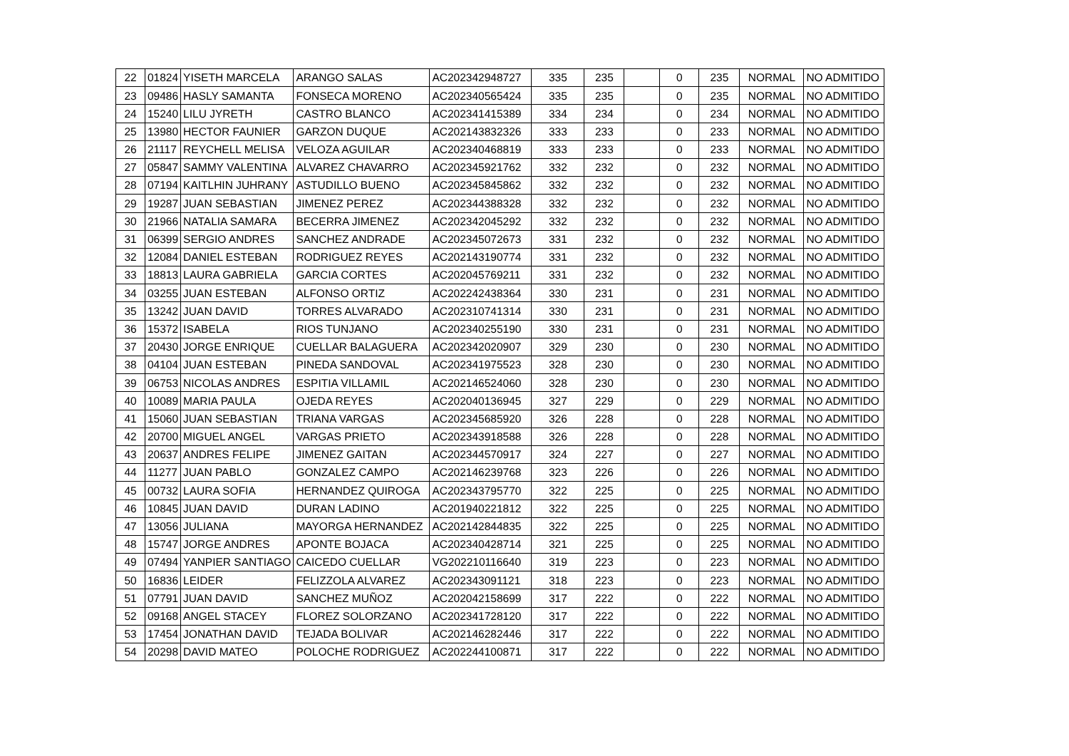| 22 | 01824 | YISETH MARCELA | ARANGO SALAS | AC202342948727 | 335 | 235 | | 0 | 235 | NORMAL | NO ADMITIDO |
| 23 | 09486 | HASLY SAMANTA | FONSECA MORENO | AC202340565424 | 335 | 235 | | 0 | 235 | NORMAL | NO ADMITIDO |
| 24 | 15240 | LILU JYRETH | CASTRO BLANCO | AC202341415389 | 334 | 234 | | 0 | 234 | NORMAL | NO ADMITIDO |
| 25 | 13980 | HECTOR FAUNIER | GARZON DUQUE | AC202143832326 | 333 | 233 | | 0 | 233 | NORMAL | NO ADMITIDO |
| 26 | 21117 | REYCHELL MELISA | VELOZA AGUILAR | AC202340468819 | 333 | 233 | | 0 | 233 | NORMAL | NO ADMITIDO |
| 27 | 05847 | SAMMY VALENTINA | ALVAREZ CHAVARRO | AC202345921762 | 332 | 232 | | 0 | 232 | NORMAL | NO ADMITIDO |
| 28 | 07194 | KAITLHIN JUHRANY | ASTUDILLO BUENO | AC202345845862 | 332 | 232 | | 0 | 232 | NORMAL | NO ADMITIDO |
| 29 | 19287 | JUAN SEBASTIAN | JIMENEZ PEREZ | AC202344388328 | 332 | 232 | | 0 | 232 | NORMAL | NO ADMITIDO |
| 30 | 21966 | NATALIA SAMARA | BECERRA JIMENEZ | AC202342045292 | 332 | 232 | | 0 | 232 | NORMAL | NO ADMITIDO |
| 31 | 06399 | SERGIO ANDRES | SANCHEZ ANDRADE | AC202345072673 | 331 | 232 | | 0 | 232 | NORMAL | NO ADMITIDO |
| 32 | 12084 | DANIEL ESTEBAN | RODRIGUEZ REYES | AC202143190774 | 331 | 232 | | 0 | 232 | NORMAL | NO ADMITIDO |
| 33 | 18813 | LAURA GABRIELA | GARCIA CORTES | AC202045769211 | 331 | 232 | | 0 | 232 | NORMAL | NO ADMITIDO |
| 34 | 03255 | JUAN ESTEBAN | ALFONSO ORTIZ | AC202242438364 | 330 | 231 | | 0 | 231 | NORMAL | NO ADMITIDO |
| 35 | 13242 | JUAN DAVID | TORRES ALVARADO | AC202310741314 | 330 | 231 | | 0 | 231 | NORMAL | NO ADMITIDO |
| 36 | 15372 | ISABELA | RIOS TUNJANO | AC202340255190 | 330 | 231 | | 0 | 231 | NORMAL | NO ADMITIDO |
| 37 | 20430 | JORGE ENRIQUE | CUELLAR BALAGUERA | AC202342020907 | 329 | 230 | | 0 | 230 | NORMAL | NO ADMITIDO |
| 38 | 04104 | JUAN ESTEBAN | PINEDA SANDOVAL | AC202341975523 | 328 | 230 | | 0 | 230 | NORMAL | NO ADMITIDO |
| 39 | 06753 | NICOLAS ANDRES | ESPITIA VILLAMIL | AC202146524060 | 328 | 230 | | 0 | 230 | NORMAL | NO ADMITIDO |
| 40 | 10089 | MARIA PAULA | OJEDA REYES | AC202040136945 | 327 | 229 | | 0 | 229 | NORMAL | NO ADMITIDO |
| 41 | 15060 | JUAN SEBASTIAN | TRIANA VARGAS | AC202345685920 | 326 | 228 | | 0 | 228 | NORMAL | NO ADMITIDO |
| 42 | 20700 | MIGUEL ANGEL | VARGAS PRIETO | AC202343918588 | 326 | 228 | | 0 | 228 | NORMAL | NO ADMITIDO |
| 43 | 20637 | ANDRES FELIPE | JIMENEZ GAITAN | AC202344570917 | 324 | 227 | | 0 | 227 | NORMAL | NO ADMITIDO |
| 44 | 11277 | JUAN PABLO | GONZALEZ CAMPO | AC202146239768 | 323 | 226 | | 0 | 226 | NORMAL | NO ADMITIDO |
| 45 | 00732 | LAURA SOFIA | HERNANDEZ QUIROGA | AC202343795770 | 322 | 225 | | 0 | 225 | NORMAL | NO ADMITIDO |
| 46 | 10845 | JUAN DAVID | DURAN LADINO | AC201940221812 | 322 | 225 | | 0 | 225 | NORMAL | NO ADMITIDO |
| 47 | 13056 | JULIANA | MAYORGA HERNANDEZ | AC202142844835 | 322 | 225 | | 0 | 225 | NORMAL | NO ADMITIDO |
| 48 | 15747 | JORGE ANDRES | APONTE BOJACA | AC202340428714 | 321 | 225 | | 0 | 225 | NORMAL | NO ADMITIDO |
| 49 | 07494 | YANPIER SANTIAGO | CAICEDO CUELLAR | VG202210116640 | 319 | 223 | | 0 | 223 | NORMAL | NO ADMITIDO |
| 50 | 16836 | LEIDER | FELIZZOLA ALVAREZ | AC202343091121 | 318 | 223 | | 0 | 223 | NORMAL | NO ADMITIDO |
| 51 | 07791 | JUAN DAVID | SANCHEZ MUÑOZ | AC202042158699 | 317 | 222 | | 0 | 222 | NORMAL | NO ADMITIDO |
| 52 | 09168 | ANGEL STACEY | FLOREZ SOLORZANO | AC202341728120 | 317 | 222 | | 0 | 222 | NORMAL | NO ADMITIDO |
| 53 | 17454 | JONATHAN DAVID | TEJADA BOLIVAR | AC202146282446 | 317 | 222 | | 0 | 222 | NORMAL | NO ADMITIDO |
| 54 | 20298 | DAVID MATEO | POLOCHE RODRIGUEZ | AC202244100871 | 317 | 222 | | 0 | 222 | NORMAL | NO ADMITIDO |